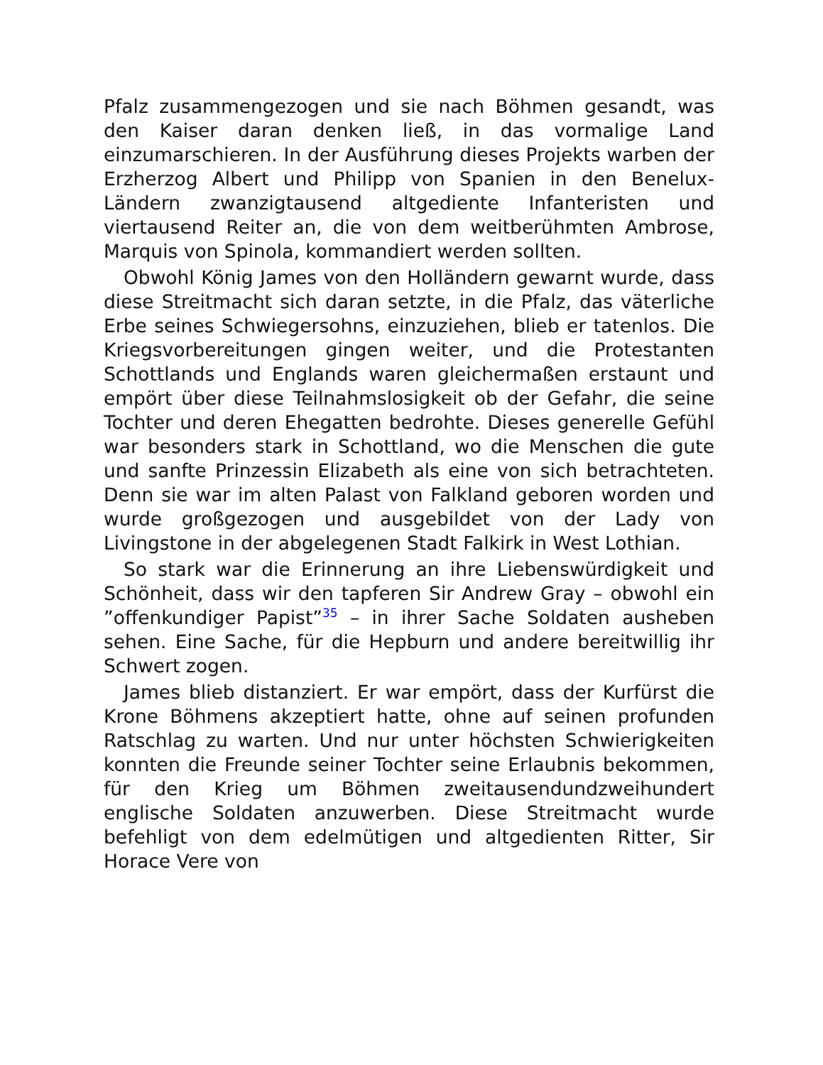Pfalz zusammengezogen und sie nach Böhmen gesandt, was den Kaiser daran denken ließ, in das vormalige Land einzumarschieren. In der Ausführung dieses Projekts warben der Erzherzog Albert und Philipp von Spanien in den Benelux-Ländern zwanzigtausend altgediente Infanteristen und viertausend Reiter an, die von dem weitberühmten Ambrose, Marquis von Spinola, kommandiert werden sollten.
Obwohl König James von den Holländern gewarnt wurde, dass diese Streitmacht sich daran setzte, in die Pfalz, das väterliche Erbe seines Schwiegersohns, einzuziehen, blieb er tatenlos. Die Kriegsvorbereitungen gingen weiter, und die Protestanten Schottlands und Englands waren gleichermaßen erstaunt und empört über diese Teilnahmslosigkeit ob der Gefahr, die seine Tochter und deren Ehegatten bedrohte. Dieses generelle Gefühl war besonders stark in Schottland, wo die Menschen die gute und sanfte Prinzessin Elizabeth als eine von sich betrachteten. Denn sie war im alten Palast von Falkland geboren worden und wurde großgezogen und ausgebildet von der Lady von Livingstone in der abgelegenen Stadt Falkirk in West Lothian.
So stark war die Erinnerung an ihre Liebenswürdigkeit und Schönheit, dass wir den tapferen Sir Andrew Gray – obwohl ein ”offenkundiger Papist”<sup>35</sup> – in ihrer Sache Soldaten ausheben sehen. Eine Sache, für die Hepburn und andere bereitwillig ihr Schwert zogen.
James blieb distanziert. Er war empört, dass der Kurfürst die Krone Böhmens akzeptiert hatte, ohne auf seinen profunden Ratschlag zu warten. Und nur unter höchsten Schwierigkeiten konnten die Freunde seiner Tochter seine Erlaubnis bekommen, für den Krieg um Böhmen zweitausendundzweihundert englische Soldaten anzuwerben. Diese Streitmacht wurde befehligt von dem edelmütigen und altgedienten Ritter, Sir Horace Vere von